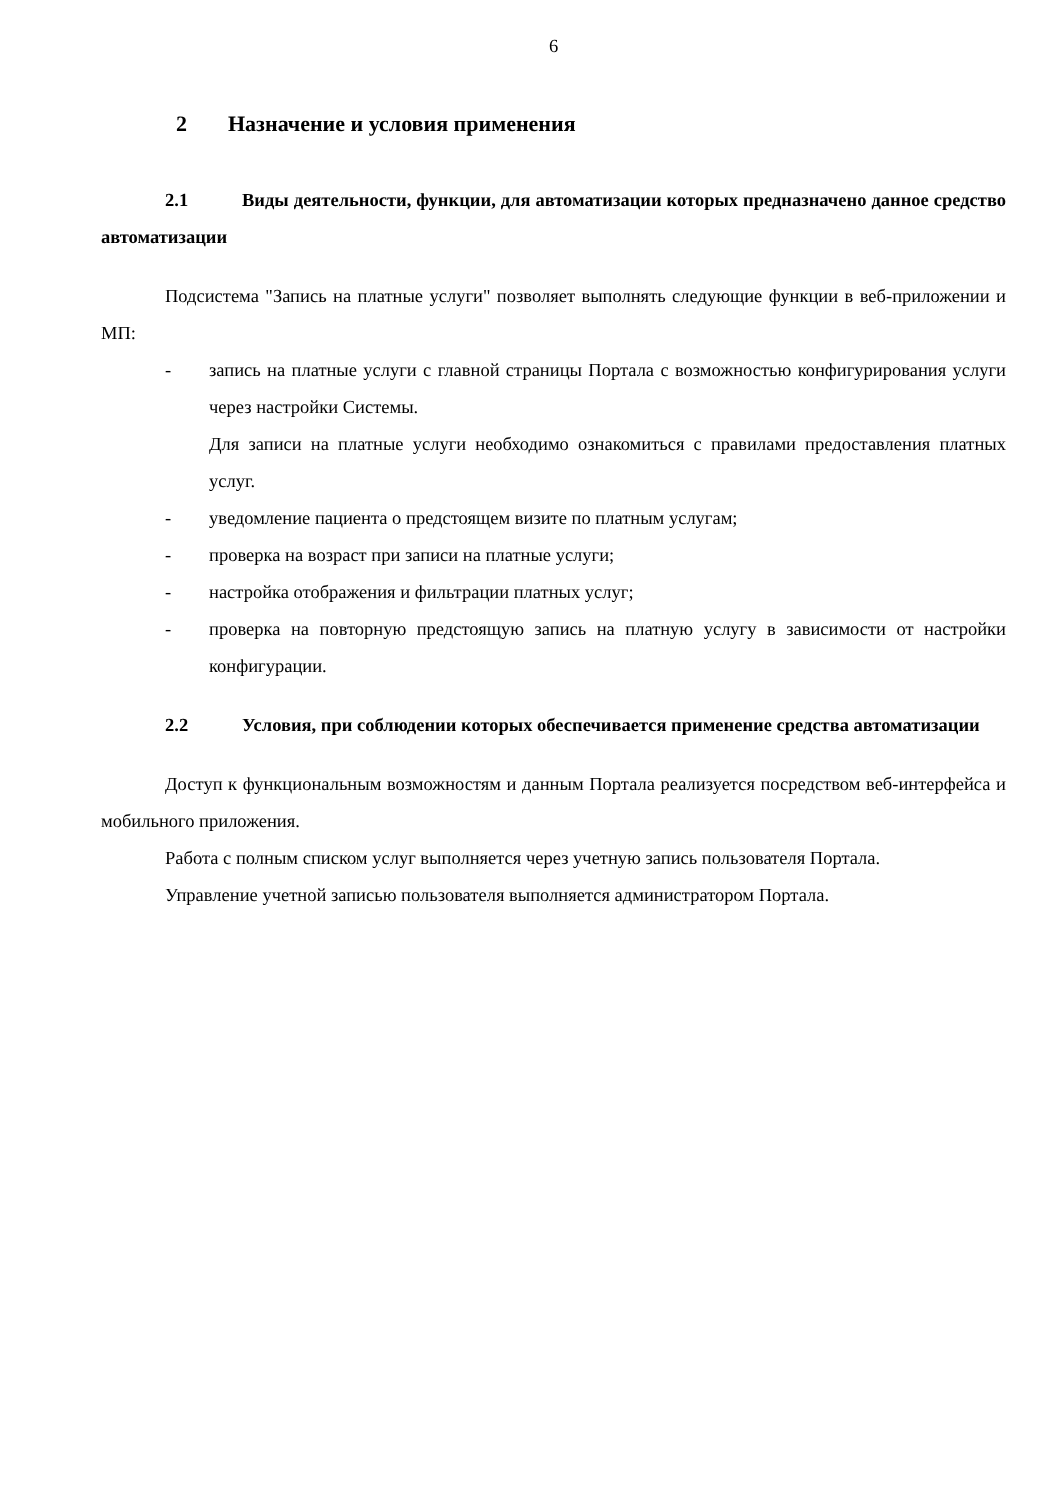6
2 Назначение и условия применения
2.1 Виды деятельности, функции, для автоматизации которых предназначено данное средство автоматизации
Подсистема "Запись на платные услуги" позволяет выполнять следующие функции в веб-приложении и МП:
- запись на платные услуги с главной страницы Портала с возможностью конфигурирования услуги через настройки Системы.
Для записи на платные услуги необходимо ознакомиться с правилами предоставления платных услуг.
- уведомление пациента о предстоящем визите по платным услугам;
- проверка на возраст при записи на платные услуги;
- настройка отображения и фильтрации платных услуг;
- проверка на повторную предстоящую запись на платную услугу в зависимости от настройки конфигурации.
2.2 Условия, при соблюдении которых обеспечивается применение средства автоматизации
Доступ к функциональным возможностям и данным Портала реализуется посредством веб-интерфейса и мобильного приложения.
Работа с полным списком услуг выполняется через учетную запись пользователя Портала.
Управление учетной записью пользователя выполняется администратором Портала.